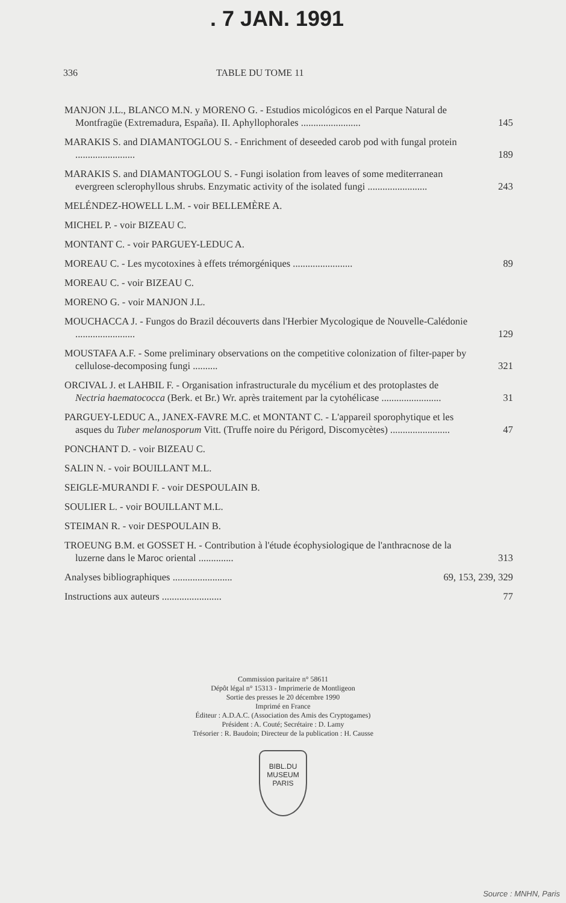. 7 JAN. 1991
336 TABLE DU TOME 11
MANJON J.L., BLANCO M.N. y MORENO G. - Estudios micológicos en el Parque Natural de Montfragüe (Extremadura, España). II. Aphyllophorales ........................
145
MARAKIS S. and DIAMANTOGLOU S. - Enrichment of deseeded carob pod with fungal protein ........................
189
MARAKIS S. and DIAMANTOGLOU S. - Fungi isolation from leaves of some mediterranean evergreen sclerophyllous shrubs. Enzymatic activity of the isolated fungi ........................
243
MELÉNDEZ-HOWELL L.M. - voir BELLEMÈRE A.
MICHEL P. - voir BIZEAU C.
MONTANT C. - voir PARGUEY-LEDUC A.
MOREAU C. - Les mycotoxines à effets trémorgéniques ........................
89
MOREAU C. - voir BIZEAU C.
MORENO G. - voir MANJON J.L.
MOUCHACCA J. - Fungos do Brazil découverts dans l'Herbier Mycologique de Nouvelle-Calédonie ........................
129
MOUSTAFA A.F. - Some preliminary observations on the competitive colonization of filter-paper by cellulose-decomposing fungi ..........
321
ORCIVAL J. et LAHBIL F. - Organisation infrastructurale du mycélium et des protoplastes de Nectria haematococca (Berk. et Br.) Wr. après traitement par la cytohélicase ........................
31
PARGUEY-LEDUC A., JANEX-FAVRE M.C. et MONTANT C. - L'appareil sporophytique et les asques du Tuber melanosporum Vitt. (Truffe noire du Périgord, Discomycètes) ........................
47
PONCHANT D. - voir BIZEAU C.
SALIN N. - voir BOUILLANT M.L.
SEIGLE-MURANDI F. - voir DESPOULAIN B.
SOULIER L. - voir BOUILLANT M.L.
STEIMAN R. - voir DESPOULAIN B.
TROEUNG B.M. et GOSSET H. - Contribution à l'étude écophysiologique de l'anthracnose de la luzerne dans le Maroc oriental ..............
313
Analyses bibliographiques ........................
69, 153, 239, 329
Instructions aux auteurs ........................
77
Commission paritaire n° 58611
Dépôt légal n° 15313 - Imprimerie de Montligeon
Sortie des presses le 20 décembre 1990
Imprimé en France
Éditeur : A.D.A.C. (Association des Amis des Cryptogames)
Président : A. Couté; Secrétaire : D. Lamy
Trésorier : R. Baudoin; Directeur de la publication : H. Causse
BIBL.DU
MUSEUM
PARIS
Source : MNHN, Paris